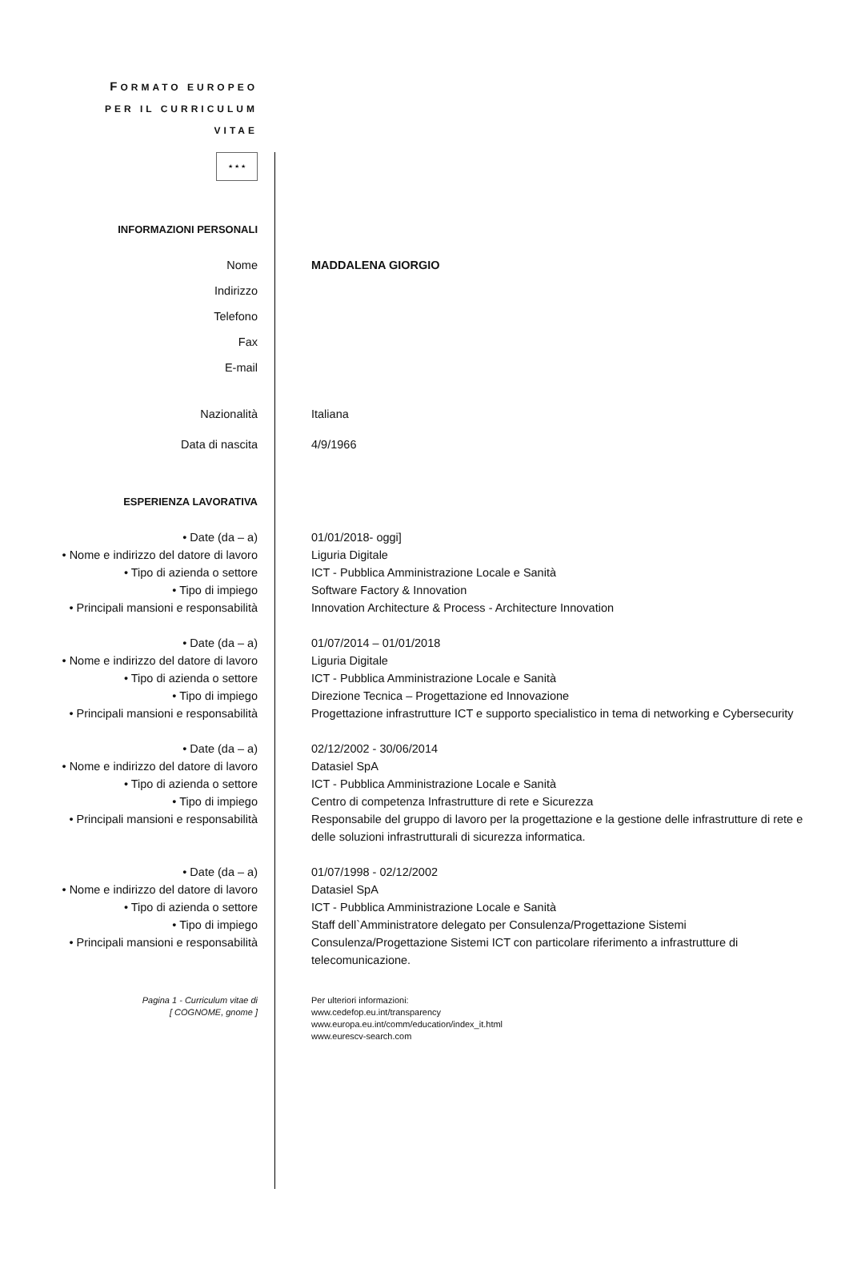| F ORMATO EUROPEO PER IL CURRICULUM VITAE | |
| ★ ★ ★ | |
| INFORMAZIONI PERSONALI | |
| Nome | MADDALENA GIORGIO |
| Indirizzo | |
| Telefono | |
| Fax | |
| E-mail | |
| Nazionalità | Italiana |
| Data di nascita | 4/9/1966 |
| ESPERIENZA LAVORATIVA | |
| • Date (da – a) | 01/01/2018- oggi] |
| • Nome e indirizzo del datore di lavoro | Liguria Digitale |
| • Tipo di azienda o settore | ICT - Pubblica Amministrazione Locale e Sanità |
| • Tipo di impiego | Software Factory & Innovation |
| • Principali mansioni e responsabilità | Innovation Architecture & Process - Architecture Innovation |
| • Date (da – a) | 01/07/2014 – 01/01/2018 |
| • Nome e indirizzo del datore di lavoro | Liguria Digitale |
| • Tipo di azienda o settore | ICT - Pubblica Amministrazione Locale e Sanità |
| • Tipo di impiego | Direzione Tecnica – Progettazione ed Innovazione |
| • Principali mansioni e responsabilità | Progettazione infrastrutture ICT e supporto specialistico in tema di networking e Cybersecurity |
| • Date (da – a) | 02/12/2002 - 30/06/2014 |
| • Nome e indirizzo del datore di lavoro | Datasiel SpA |
| • Tipo di azienda o settore | ICT - Pubblica Amministrazione Locale e Sanità |
| • Tipo di impiego | Centro di competenza Infrastrutture di rete e Sicurezza |
| • Principali mansioni e responsabilità | Responsabile del gruppo di lavoro per la progettazione e la gestione delle infrastrutture di rete e delle soluzioni infrastrutturali di sicurezza informatica. |
| • Date (da – a) | 01/07/1998 - 02/12/2002 |
| • Nome e indirizzo del datore di lavoro | Datasiel SpA |
| • Tipo di azienda o settore | ICT - Pubblica Amministrazione Locale e Sanità |
| • Tipo di impiego | Staff dell`Amministratore delegato per Consulenza/Progettazione Sistemi |
| • Principali mansioni e responsabilità | Consulenza/Progettazione Sistemi ICT con particolare riferimento a infrastrutture di telecomunicazione. |
| Pagina 1 - Curriculum vitae di [ COGNOME, gnome ] | Per ulteriori informazioni: www.cedefop.eu.int/transparency www.europa.eu.int/comm/education/index_it.html www.eurescv-search.com |